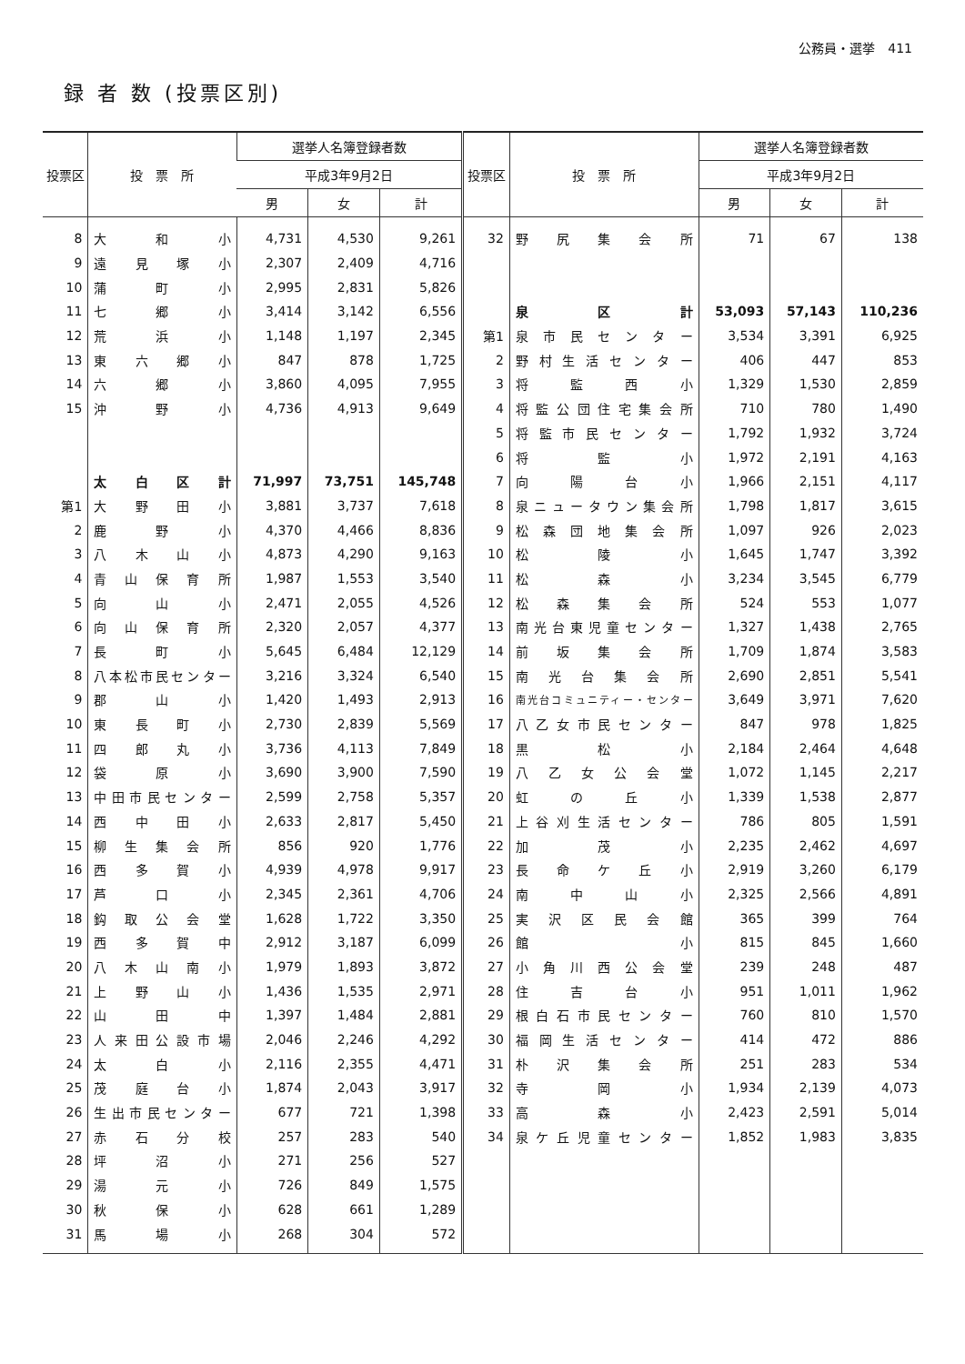公務員・選挙　411
録 者 数 (投票区別)
| 投票区 | 投 票 所 | 選挙人名簿登録者数 | | | 投票区 | 投 票 所 | 選挙人名簿登録者数 | | |
| --- | --- | --- | --- | --- | --- | --- | --- | --- | --- |
| | | 平成3年9月2日 | | | | | 平成3年9月2日 | | |
| | | 男 | 女 | 計 | | | 男 | 女 | 計 |
| 8 | 大和小 | 4,731 | 4,530 | 9,261 | 32 | 野尻集会所 | 71 | 67 | 138 |
| 9 | 遠見塚小 | 2,307 | 2,409 | 4,716 | | | | | |
| 10 | 蒲町小 | 2,995 | 2,831 | 5,826 | | | | | |
| 11 | 七郷小 | 3,414 | 3,142 | 6,556 | | 泉区計 | 53,093 | 57,143 | 110,236 |
| 12 | 荒浜小 | 1,148 | 1,197 | 2,345 | 第1 | 泉市民センター | 3,534 | 3,391 | 6,925 |
| 13 | 東六郷小 | 847 | 878 | 1,725 | 2 | 野村生活センター | 406 | 447 | 853 |
| 14 | 六郷小 | 3,860 | 4,095 | 7,955 | 3 | 将監西小 | 1,329 | 1,530 | 2,859 |
| 15 | 沖野小 | 4,736 | 4,913 | 9,649 | 4 | 将監公団住宅集会所 | 710 | 780 | 1,490 |
| | | | | | 5 | 将監市民センター | 1,792 | 1,932 | 3,724 |
| | | | | | 6 | 将監小 | 1,972 | 2,191 | 4,163 |
| | 太白区計 | 71,997 | 73,751 | 145,748 | 7 | 向陽台小 | 1,966 | 2,151 | 4,117 |
| 第1 | 大野田小 | 3,881 | 3,737 | 7,618 | 8 | 泉ニュータウン集会所 | 1,798 | 1,817 | 3,615 |
| 2 | 鹿野小 | 4,370 | 4,466 | 8,836 | 9 | 松森団地集会所 | 1,097 | 926 | 2,023 |
| 3 | 八木山小 | 4,873 | 4,290 | 9,163 | 10 | 松陵小 | 1,645 | 1,747 | 3,392 |
| 4 | 青山保育所 | 1,987 | 1,553 | 3,540 | 11 | 松森小 | 3,234 | 3,545 | 6,779 |
| 5 | 向山小 | 2,471 | 2,055 | 4,526 | 12 | 松森集会所 | 524 | 553 | 1,077 |
| 6 | 向山保育所 | 2,320 | 2,057 | 4,377 | 13 | 南光台東児童センター | 1,327 | 1,438 | 2,765 |
| 7 | 長町小 | 5,645 | 6,484 | 12,129 | 14 | 前坂集会所 | 1,709 | 1,874 | 3,583 |
| 8 | 八本松市民センター | 3,216 | 3,324 | 6,540 | 15 | 南光台集会所 | 2,690 | 2,851 | 5,541 |
| 9 | 郡山小 | 1,420 | 1,493 | 2,913 | 16 | 南光台コミュニティー・センター | 3,649 | 3,971 | 7,620 |
| 10 | 東長町小 | 2,730 | 2,839 | 5,569 | 17 | 八乙女市民センター | 847 | 978 | 1,825 |
| 11 | 四郎丸小 | 3,736 | 4,113 | 7,849 | 18 | 黒松小 | 2,184 | 2,464 | 4,648 |
| 12 | 袋原小 | 3,690 | 3,900 | 7,590 | 19 | 八乙女公会堂 | 1,072 | 1,145 | 2,217 |
| 13 | 中田市民センター | 2,599 | 2,758 | 5,357 | 20 | 虹の丘小 | 1,339 | 1,538 | 2,877 |
| 14 | 西中田小 | 2,633 | 2,817 | 5,450 | 21 | 上谷刈生活センター | 786 | 805 | 1,591 |
| 15 | 柳生集会所 | 856 | 920 | 1,776 | 22 | 加茂小 | 2,235 | 2,462 | 4,697 |
| 16 | 西多賀小 | 4,939 | 4,978 | 9,917 | 23 | 長命ケ丘小 | 2,919 | 3,260 | 6,179 |
| 17 | 芦口小 | 2,345 | 2,361 | 4,706 | 24 | 南中山小 | 2,325 | 2,566 | 4,891 |
| 18 | 鈎取公会堂 | 1,628 | 1,722 | 3,350 | 25 | 実沢区民会館 | 365 | 399 | 764 |
| 19 | 西多賀中 | 2,912 | 3,187 | 6,099 | 26 | 館小 | 815 | 845 | 1,660 |
| 20 | 八木山南小 | 1,979 | 1,893 | 3,872 | 27 | 小角川西公会堂 | 239 | 248 | 487 |
| 21 | 上野山小 | 1,436 | 1,535 | 2,971 | 28 | 住吉台小 | 951 | 1,011 | 1,962 |
| 22 | 山田中 | 1,397 | 1,484 | 2,881 | 29 | 根白石市民センター | 760 | 810 | 1,570 |
| 23 | 人来田公設市場 | 2,046 | 2,246 | 4,292 | 30 | 福岡生活センター | 414 | 472 | 886 |
| 24 | 太白小 | 2,116 | 2,355 | 4,471 | 31 | 朴沢集会所 | 251 | 283 | 534 |
| 25 | 茂庭台小 | 1,874 | 2,043 | 3,917 | 32 | 寺岡小 | 1,934 | 2,139 | 4,073 |
| 26 | 生出市民センター | 677 | 721 | 1,398 | 33 | 高森小 | 2,423 | 2,591 | 5,014 |
| 27 | 赤石分校 | 257 | 283 | 540 | 34 | 泉ケ丘児童センター | 1,852 | 1,983 | 3,835 |
| 28 | 坪沼小 | 271 | 256 | 527 | | | | | |
| 29 | 湯元小 | 726 | 849 | 1,575 | | | | | |
| 30 | 秋保小 | 628 | 661 | 1,289 | | | | | |
| 31 | 馬場小 | 268 | 304 | 572 | | | | | |